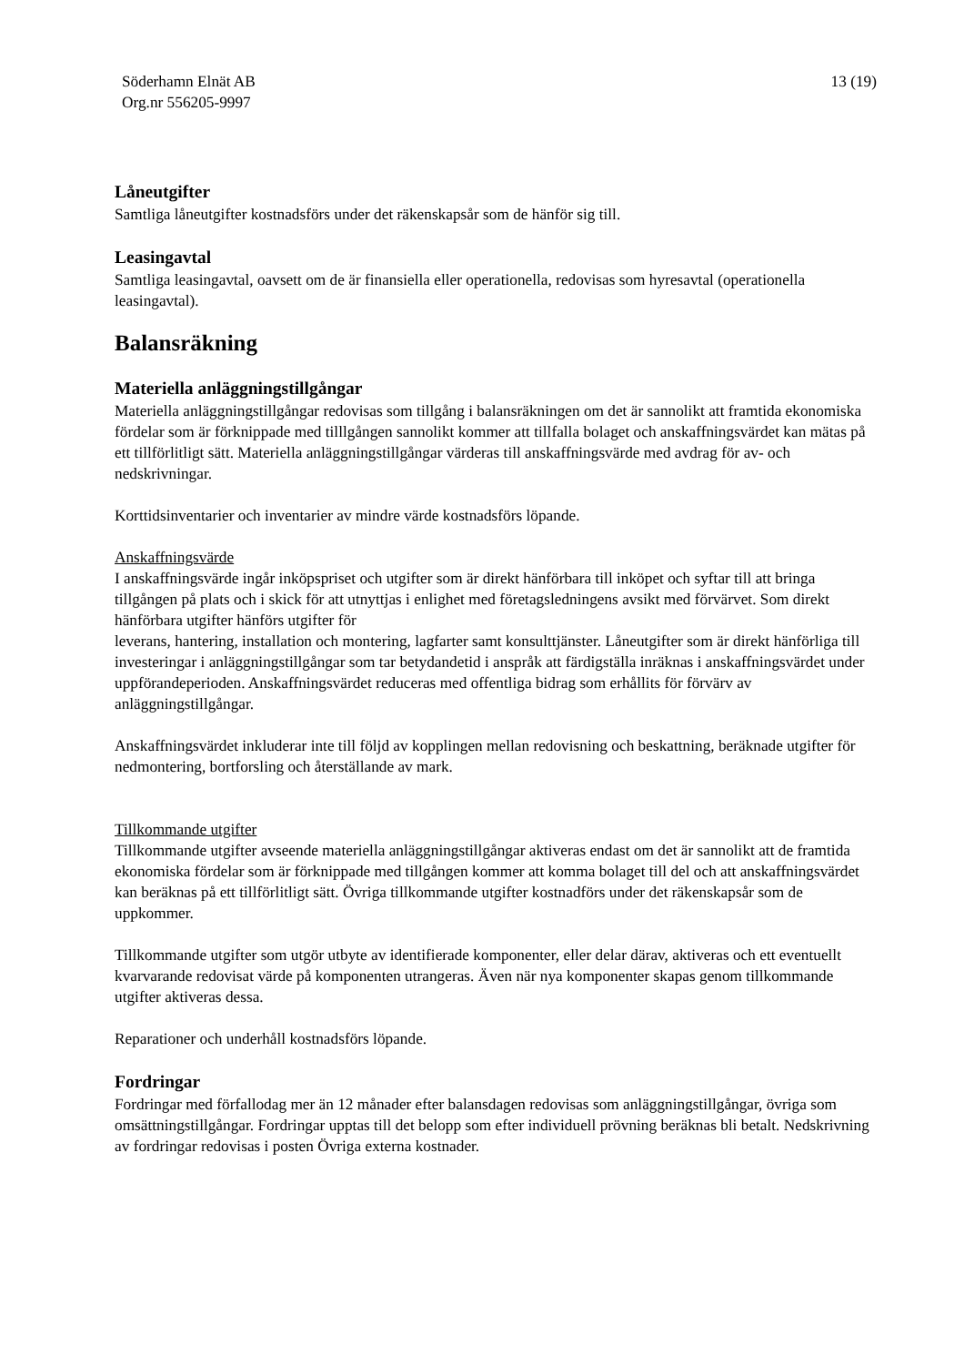Söderhamn Elnät AB
Org.nr 556205-9997
13 (19)
Låneutgifter
Samtliga låneutgifter kostnadsförs under det räkenskapsår som de hänför sig till.
Leasingavtal
Samtliga leasingavtal, oavsett om de är finansiella eller operationella, redovisas som hyresavtal (operationella leasingavtal).
Balansräkning
Materiella anläggningstillgångar
Materiella anläggningstillgångar redovisas som tillgång i balansräkningen om det är sannolikt att framtida ekonomiska fördelar som är förknippade med tilllgången sannolikt kommer att tillfalla bolaget och anskaffningsvärdet kan mätas på ett tillförlitligt sätt. Materiella anläggningstillgångar värderas till anskaffningsvärde med avdrag för av- och nedskrivningar.
Korttidsinventarier och inventarier av mindre värde kostnadsförs löpande.
Anskaffningsvärde
I anskaffningsvärde ingår inköpspriset och utgifter som är direkt hänförbara till inköpet och syftar till att bringa tillgången på plats och i skick för att utnyttjas i enlighet med företagsledningens avsikt med förvärvet. Som direkt hänförbara utgifter hänförs utgifter för
leverans, hantering, installation och montering, lagfarter samt konsulttjänster. Låneutgifter som är direkt hänförliga till investeringar i anläggningstillgångar som tar betydandetid i anspråk att färdigställa inräknas i anskaffningsvärdet under uppförandeperioden. Anskaffningsvärdet reduceras med offentliga bidrag som erhållits för förvärv av anläggningstillgångar.
Anskaffningsvärdet inkluderar inte till följd av kopplingen mellan redovisning och beskattning, beräknade utgifter för nedmontering, bortforsling och återställande av mark.
Tillkommande utgifter
Tillkommande utgifter avseende materiella anläggningstillgångar aktiveras endast om det är sannolikt att de framtida ekonomiska fördelar som är förknippade med tillgången kommer att komma bolaget till del och att anskaffningsvärdet kan beräknas på ett tillförlitligt sätt. Övriga tillkommande utgifter kostnadförs under det räkenskapsår som de uppkommer.
Tillkommande utgifter som utgör utbyte av identifierade komponenter, eller delar därav, aktiveras och ett eventuellt kvarvarande redovisat värde på komponenten utrangeras. Även när nya komponenter skapas genom tillkommande utgifter aktiveras dessa.
Reparationer och underhåll kostnadsförs löpande.
Fordringar
Fordringar med förfallodag mer än 12 månader efter balansdagen redovisas som anläggningstillgångar, övriga som omsättningstillgångar. Fordringar upptas till det belopp som efter individuell prövning beräknas bli betalt. Nedskrivning av fordringar redovisas i posten Övriga externa kostnader.